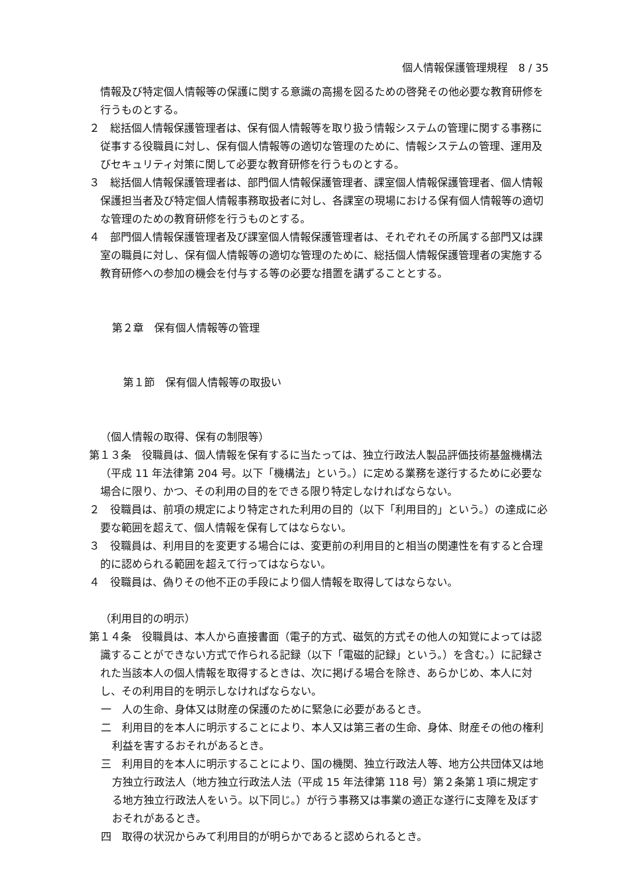個人情報保護管理規程　8 / 35
情報及び特定個人情報等の保護に関する意識の高揚を図るための啓発その他必要な教育研修を行うものとする。
２　総括個人情報保護管理者は、保有個人情報等を取り扱う情報システムの管理に関する事務に従事する役職員に対し、保有個人情報等の適切な管理のために、情報システムの管理、運用及びセキュリティ対策に関して必要な教育研修を行うものとする。
３　総括個人情報保護管理者は、部門個人情報保護管理者、課室個人情報保護管理者、個人情報保護担当者及び特定個人情報事務取扱者に対し、各課室の現場における保有個人情報等の適切な管理のための教育研修を行うものとする。
４　部門個人情報保護管理者及び課室個人情報保護管理者は、それぞれその所属する部門又は課室の職員に対し、保有個人情報等の適切な管理のために、総括個人情報保護管理者の実施する教育研修への参加の機会を付与する等の必要な措置を講ずることとする。
第２章　保有個人情報等の管理
第１節　保有個人情報等の取扱い
（個人情報の取得、保有の制限等）
第１３条　役職員は、個人情報を保有するに当たっては、独立行政法人製品評価技術基盤機構法（平成 11 年法律第 204 号。以下「機構法」という。）に定める業務を遂行するために必要な場合に限り、かつ、その利用の目的をできる限り特定しなければならない。
２　役職員は、前項の規定により特定された利用の目的（以下「利用目的」という。）の達成に必要な範囲を超えて、個人情報を保有してはならない。
３　役職員は、利用目的を変更する場合には、変更前の利用目的と相当の関連性を有すると合理的に認められる範囲を超えて行ってはならない。
４　役職員は、偽りその他不正の手段により個人情報を取得してはならない。
（利用目的の明示）
第１４条　役職員は、本人から直接書面（電子的方式、磁気的方式その他人の知覚によっては認識することができない方式で作られる記録（以下「電磁的記録」という。）を含む。）に記録された当該本人の個人情報を取得するときは、次に掲げる場合を除き、あらかじめ、本人に対し、その利用目的を明示しなければならない。
一　人の生命、身体又は財産の保護のために緊急に必要があるとき。
二　利用目的を本人に明示することにより、本人又は第三者の生命、身体、財産その他の権利利益を害するおそれがあるとき。
三　利用目的を本人に明示することにより、国の機関、独立行政法人等、地方公共団体又は地方独立行政法人（地方独立行政法人法（平成 15 年法律第 118 号）第２条第１項に規定する地方独立行政法人をいう。以下同じ。）が行う事務又は事業の適正な遂行に支障を及ぼすおそれがあるとき。
四　取得の状況からみて利用目的が明らかであると認められるとき。